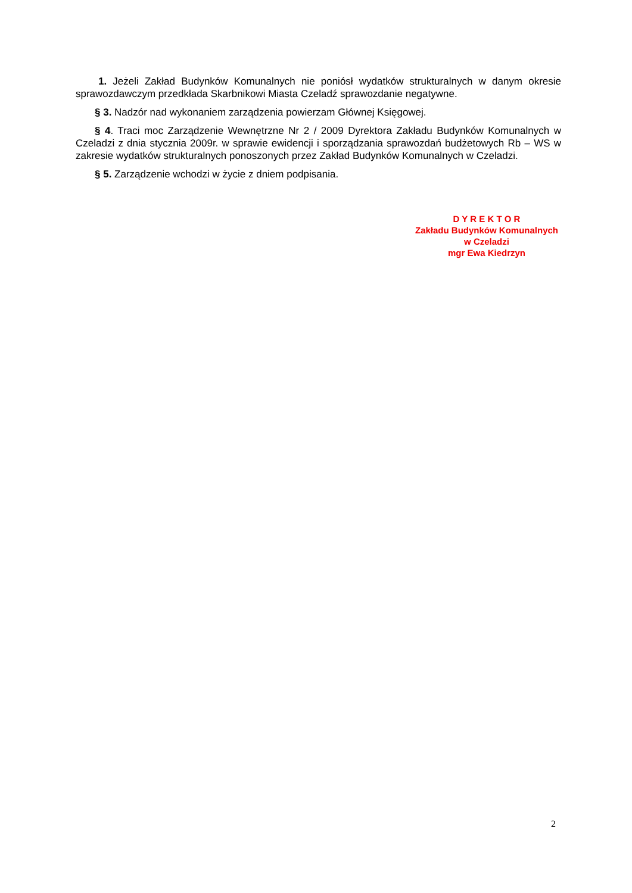1. Jeżeli Zakład Budynków Komunalnych nie poniósł wydatków strukturalnych w danym okresie sprawozdawczym przedkłada Skarbnikowi Miasta Czeladź sprawozdanie negatywne.
§ 3. Nadzór nad wykonaniem zarządzenia powierzam Głównej Księgowej.
§ 4. Traci moc Zarządzenie Wewnętrzne Nr 2 / 2009 Dyrektora Zakładu Budynków Komunalnych w Czeladzi z dnia stycznia 2009r. w sprawie ewidencji i sporządzania sprawozdań budżetowych Rb – WS w zakresie wydatków strukturalnych ponoszonych przez Zakład Budynków Komunalnych w Czeladzi.
§ 5. Zarządzenie wchodzi w życie z dniem podpisania.
D Y R E K T O R
Zakładu Budynków Komunalnych
w Czeladzi
mgr Ewa Kiedrzyn
2